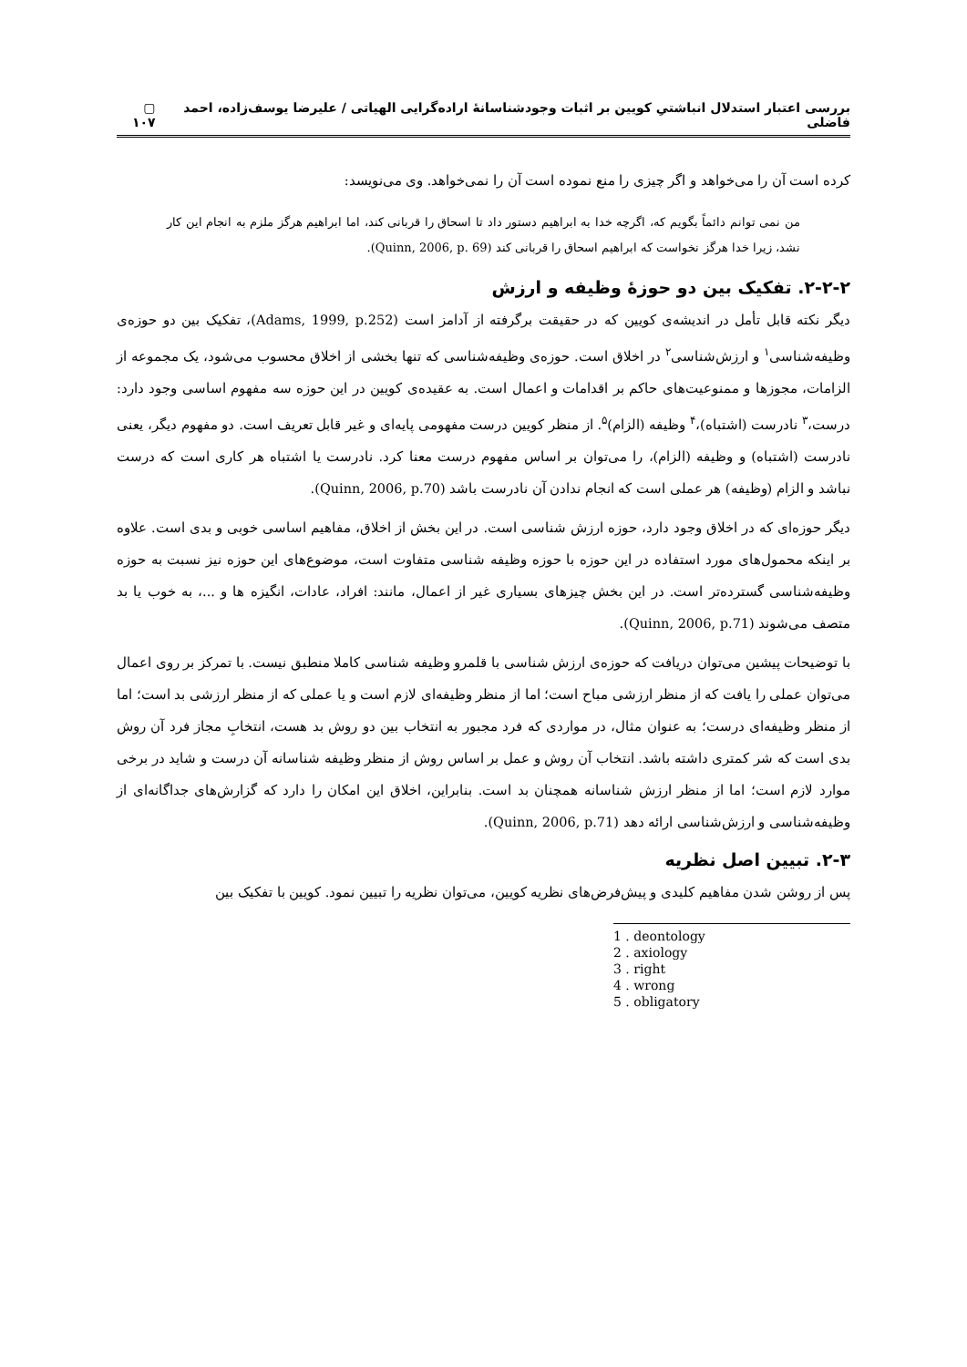بررسی اعتبار استدلال انباشتیِ کویین بر اثبات وجودشناسانهٔ اراده‌گرایی الهیاتی / علیرضا یوسف‌زاده، احمد فاضلی ▢ ۱۰۷
کرده است آن را می‌خواهد و اگر چیزی را منع نموده است آن را نمی‌خواهد. وی می‌نویسد:
من نمی توانم دائماً بگویم که، اگرچه خدا به ابراهیم دستور داد تا اسحاق را قربانی کند، اما ابراهیم هرگز ملزم به انجام این کار نشد، زیرا خدا هرگز نخواست که ابراهیم اسحاق را قربانی کند (Quinn, 2006, p. 69).
۲-۲-۲. تفکیک بین دو حوزهٔ وظیفه و ارزش
دیگر نکته قابل تأمل در اندیشه‌ی کویین که در حقیقت برگرفته از آدامز است (Adams, 1999, p.252)، تفکیک بین دو حوزه‌ی وظیفه‌شناسی<sup>۱</sup> و ارزش‌شناسی<sup>۲</sup> در اخلاق است. حوزه‌ی وظیفه‌شناسی که تنها بخشی از اخلاق محسوب می‌شود، یک مجموعه از الزامات، مجوزها و ممنوعیت‌های حاکم بر اقدامات و اعمال است. به عقیده‌ی کویین در این حوزه سه مفهوم اساسی وجود دارد: درست،<sup>۳</sup> نادرست (اشتباه)،<sup>۴</sup> وظیفه (الزام)<sup>۵</sup>. از منظر کویین درست مفهومی پایه‌ای و غیر قابل تعریف است. دو مفهوم دیگر، یعنی نادرست (اشتباه) و وظیفه (الزام)، را می‌توان بر اساس مفهوم درست معنا کرد. نادرست یا اشتباه هر کاری است که درست نباشد و الزام (وظیفه) هر عملی است که انجام ندادن آن نادرست باشد (Quinn, 2006, p.70).
دیگر حوزه‌ای که در اخلاق وجود دارد، حوزه ارزش شناسی است. در این بخش از اخلاق، مفاهیم اساسی خوبی و بدی است. علاوه بر اینکه محمول‌های مورد استفاده در این حوزه با حوزه وظیفه شناسی متفاوت است، موضوع‌های این حوزه نیز نسبت به حوزه وظیفه‌شناسی گسترده‌تر است. در این بخش چیزهای بسیاری غیر از اعمال، مانند: افراد، عادات، انگیزه ها و ...، به خوب یا بد متصف می‌شوند (Quinn, 2006, p.71).
با توضیحات پیشین می‌توان دریافت که حوزه‌ی ارزش شناسی با قلمرو وظیفه شناسی کاملا منطبق نیست. با تمرکز بر روی اعمال می‌توان عملی را یافت که از منظر ارزشی مباح است؛ اما از منظر وظیفه‌ای لازم است و یا عملی که از منظر ارزشی بد است؛ اما از منظر وظیفه‌ای درست؛ به عنوان مثال، در مواردی که فرد مجبور به انتخاب بین دو روش بد هست، انتخابِ مجاز فرد آن روش بدی است که شر کمتری داشته باشد. انتخاب آن روش و عمل بر اساس روش از منظر وظیفه شناسانه آن درست و شاید در برخی موارد لازم است؛ اما از منظر ارزش شناسانه همچنان بد است. بنابراین، اخلاق این امکان را دارد که گزارش‌های جداگانه‌ای از وظیفه‌شناسی و ارزش‌شناسی ارائه دهد (Quinn, 2006, p.71).
۲-۳. تبیین اصل نظریه
پس از روشن شدن مفاهیم کلیدی و پیش‌فرض‌های نظریه کویین، می‌توان نظریه را تبیین نمود. کویین با تفکیک بین
1 . deontology
2 . axiology
3 . right
4 . wrong
5 . obligatory